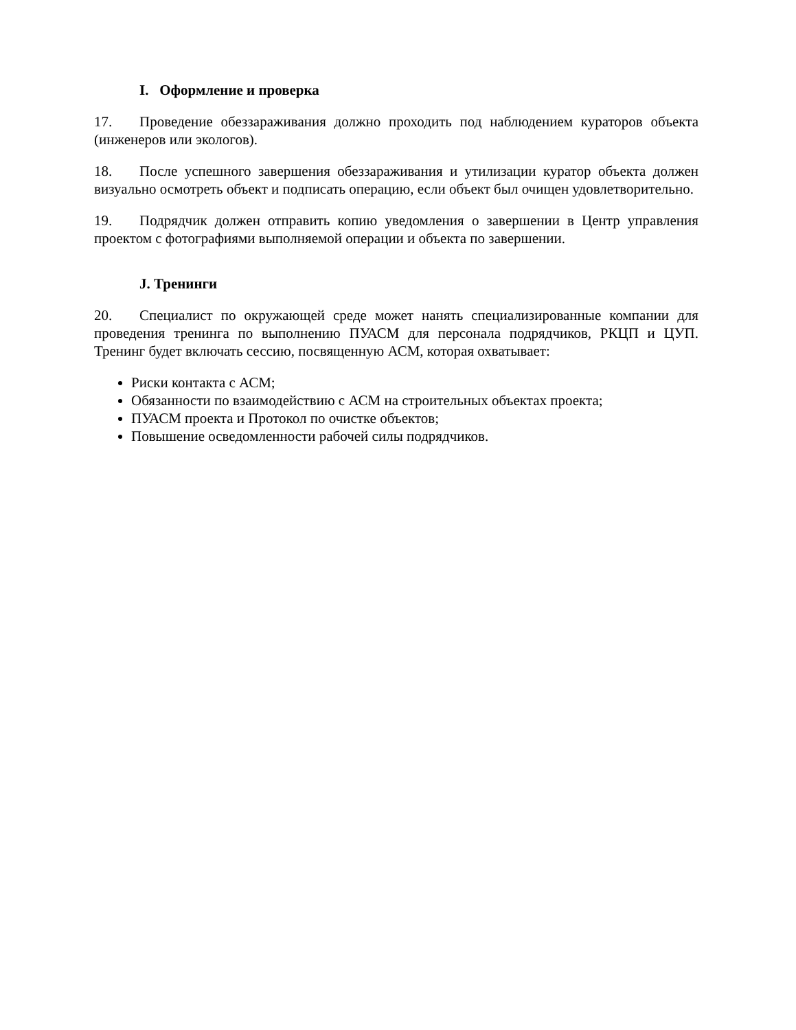I. Оформление и проверка
17. Проведение обеззараживания должно проходить под наблюдением кураторов объекта (инженеров или экологов).
18. После успешного завершения обеззараживания и утилизации куратор объекта должен визуально осмотреть объект и подписать операцию, если объект был очищен удовлетворительно.
19. Подрядчик должен отправить копию уведомления о завершении в Центр управления проектом с фотографиями выполняемой операции и объекта по завершении.
J. Тренинги
20. Специалист по окружающей среде может нанять специализированные компании для проведения тренинга по выполнению ПУАСМ для персонала подрядчиков, РКЦП и ЦУП. Тренинг будет включать сессию, посвященную АСМ, которая охватывает:
Риски контакта с АСМ;
Обязанности по взаимодействию с АСМ на строительных объектах проекта;
ПУАСМ проекта и Протокол по очистке объектов;
Повышение осведомленности рабочей силы подрядчиков.